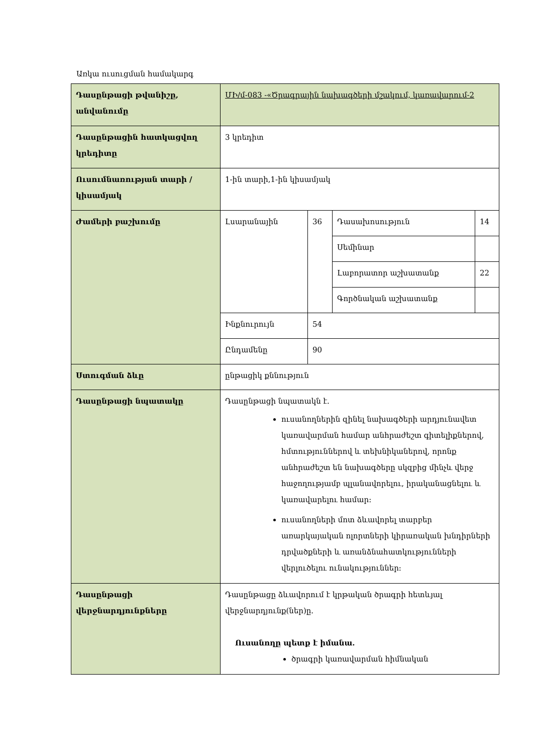Առկա ուսուցման համակարգ
| Դասընթացի թվանիշը, անվանումը | ՄԻ/մ-083 -«Ծրագրային նախագծերի մշակում, կառավարում-2 | | | |
| Դասընթացին հատկացվող կրեդիտը | 3 կրեդիտ | | | |
| Ուսումնառության տարի / կիսամյակ | 1-ին տարի,1-ին կիսամյակ | | | |
| Ժամերի բաշխումը | Լսարանային | 36 | Դասախոսություն | 14 |
| | | | Սեմինար | |
| | | | Լաբորատոր աշխատանք | 22 |
| | | | Գործնական աշխատանք | |
| | Ինքնուրույն | 54 | | |
| | Ընդամենը | 90 | | |
| Ստուգման ձևը | ընթացիկ քննություն | | | |
| Դասընթացի նպատակը | Դասընթացի նպատակն է. ուսանողներին զինել նախագծերի արդյունավետ կառավարման համար անհրաժեշտ գիտելիքներով, հմտություններով և տեխնիկաներով, որոնք անհրաժեշտ են նախագծերը սկզբից մինչև վերջ հաջողությամբ պլանավորելու, իրականացնելու և կառավարելու համար: ուսանողների մոտ ձևավորել տարբեր առարկայական ոլորտների կիրառական խնդիրների դրվածքների և առանձնահատկությունների վերլուծելու ունակություններ: | | | |
| Դասընթացի վերջնարդյունքները | Դասընթացը ձևավորում է կրթական ծրագրի հետևյալ վերջնարդյունք(ներ)ը. Ուսանողը պետք է իմանա. ծրագրի կառավարման հիմնական | | | |